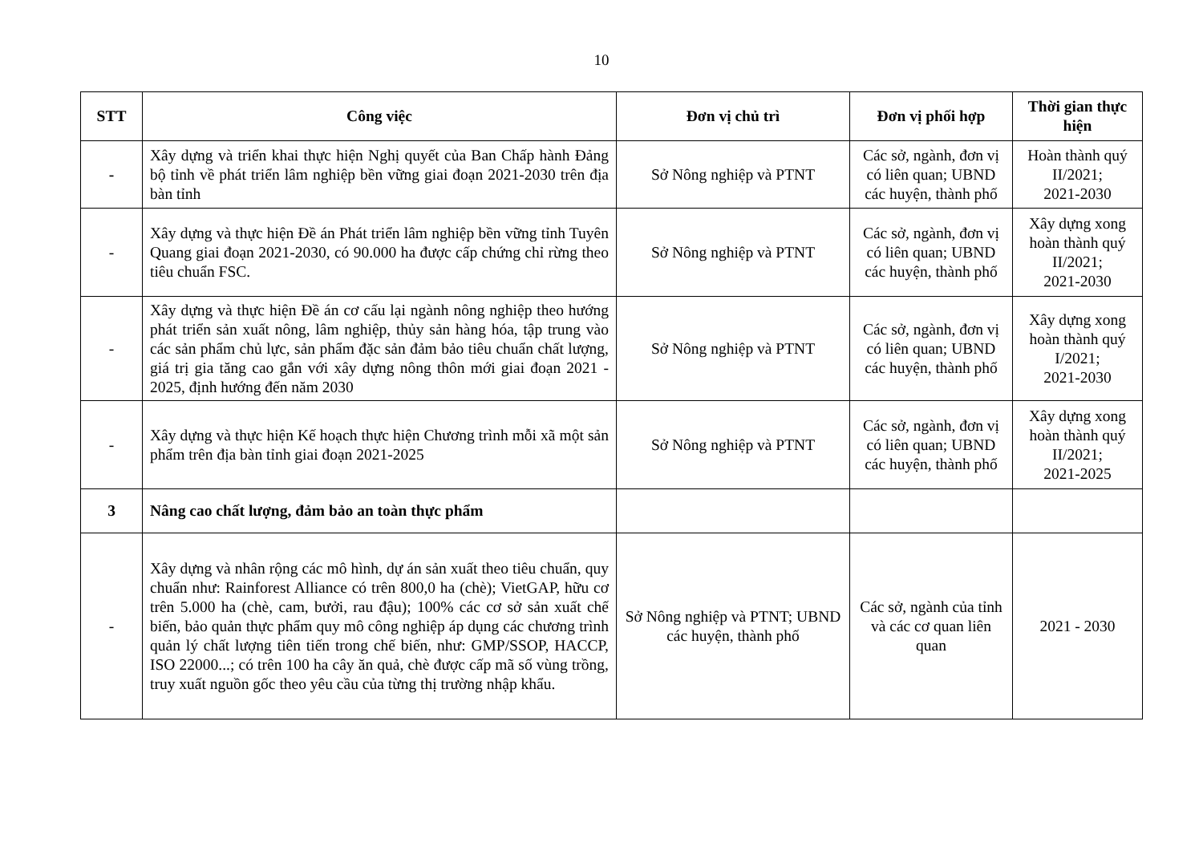10
| STT | Công việc | Đơn vị chủ trì | Đơn vị phối hợp | Thời gian thực hiện |
| --- | --- | --- | --- | --- |
| - | Xây dựng và triển khai thực hiện Nghị quyết của Ban Chấp hành Đảng bộ tỉnh về phát triển lâm nghiệp bền vững giai đoạn 2021-2030 trên địa bàn tỉnh | Sở Nông nghiệp và PTNT | Các sở, ngành, đơn vị có liên quan; UBND các huyện, thành phố | Hoàn thành quý II/2021; 2021-2030 |
| - | Xây dựng và thực hiện Đề án Phát triển lâm nghiệp bền vững tỉnh Tuyên Quang giai đoạn 2021-2030, có 90.000 ha được cấp chứng chỉ rừng theo tiêu chuẩn FSC. | Sở Nông nghiệp và PTNT | Các sở, ngành, đơn vị có liên quan; UBND các huyện, thành phố | Xây dựng xong hoàn thành quý II/2021; 2021-2030 |
| - | Xây dựng và thực hiện Đề án cơ cấu lại ngành nông nghiệp theo hướng phát triển sản xuất nông, lâm nghiệp, thủy sản hàng hóa, tập trung vào các sản phẩm chủ lực, sản phẩm đặc sản đảm bảo tiêu chuẩn chất lượng, giá trị gia tăng cao gắn với xây dựng nông thôn mới giai đoạn 2021 - 2025, định hướng đến năm 2030 | Sở Nông nghiệp và PTNT | Các sở, ngành, đơn vị có liên quan; UBND các huyện, thành phố | Xây dựng xong hoàn thành quý I/2021; 2021-2030 |
| - | Xây dựng và thực hiện Kế hoạch thực hiện Chương trình mỗi xã một sản phẩm trên địa bàn tỉnh giai đoạn 2021-2025 | Sở Nông nghiệp và PTNT | Các sở, ngành, đơn vị có liên quan; UBND các huyện, thành phố | Xây dựng xong hoàn thành quý II/2021; 2021-2025 |
| 3 | Nâng cao chất lượng, đảm bảo an toàn thực phẩm | | | |
| - | Xây dựng và nhân rộng các mô hình, dự án sản xuất theo tiêu chuẩn, quy chuẩn như: Rainforest Alliance có trên 800,0 ha (chè); VietGAP, hữu cơ trên 5.000 ha (chè, cam, bưởi, rau đậu); 100% các cơ sở sản xuất chế biến, bảo quản thực phẩm quy mô công nghiệp áp dụng các chương trình quản lý chất lượng tiên tiến trong chế biến, như: GMP/SSOP, HACCP, ISO 22000...; có trên 100 ha cây ăn quả, chè được cấp mã số vùng trồng, truy xuất nguồn gốc theo yêu cầu của từng thị trường nhập khẩu. | Sở Nông nghiệp và PTNT; UBND các huyện, thành phố | Các sở, ngành của tỉnh và các cơ quan liên quan | 2021 - 2030 |